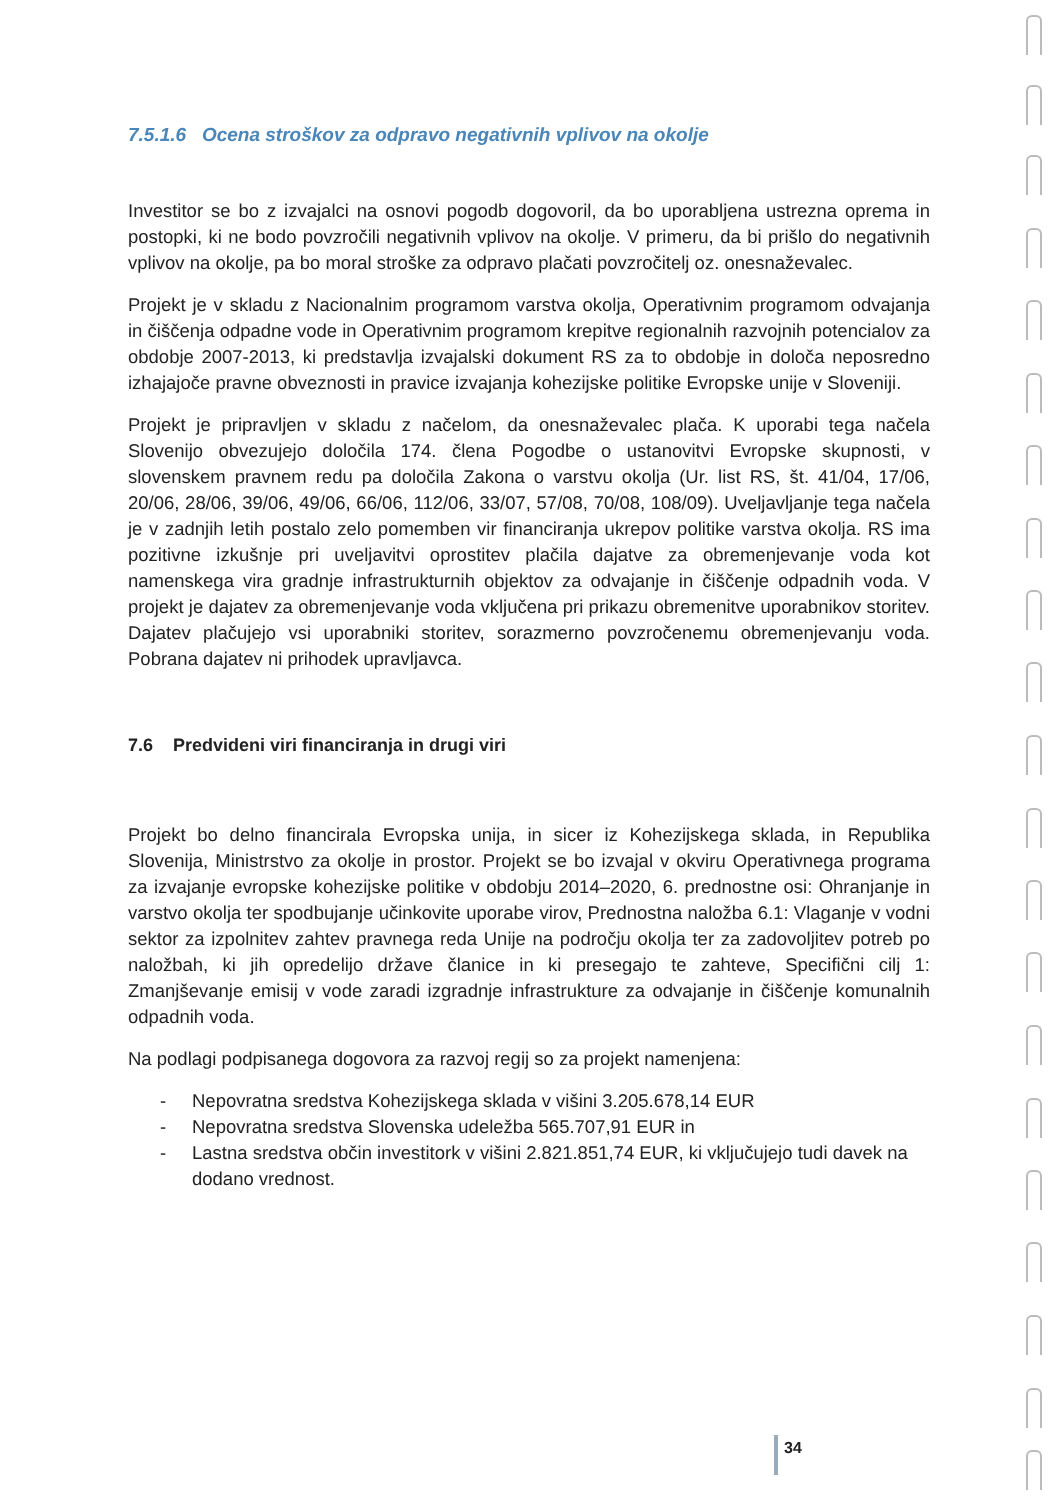7.5.1.6 Ocena stroškov za odpravo negativnih vplivov na okolje
Investitor se bo z izvajalci na osnovi pogodb dogovoril, da bo uporabljena ustrezna oprema in postopki, ki ne bodo povzročili negativnih vplivov na okolje. V primeru, da bi prišlo do negativnih vplivov na okolje, pa bo moral stroške za odpravo plačati povzročitelj oz. onesnaževalec.
Projekt je v skladu z Nacionalnim programom varstva okolja, Operativnim programom odvajanja in čiščenja odpadne vode in Operativnim programom krepitve regionalnih razvojnih potencialov za obdobje 2007-2013, ki predstavlja izvajalski dokument RS za to obdobje in določa neposredno izhajajoče pravne obveznosti in pravice izvajanja kohezijske politike Evropske unije v Sloveniji.
Projekt je pripravljen v skladu z načelom, da onesnaževalec plača. K uporabi tega načela Slovenijo obvezujejo določila 174. člena Pogodbe o ustanovitvi Evropske skupnosti, v slovenskem pravnem redu pa določila Zakona o varstvu okolja (Ur. list RS, št. 41/04, 17/06, 20/06, 28/06, 39/06, 49/06, 66/06, 112/06, 33/07, 57/08, 70/08, 108/09). Uveljavljanje tega načela je v zadnjih letih postalo zelo pomemben vir financiranja ukrepov politike varstva okolja. RS ima pozitivne izkušnje pri uveljavitvi oprostitev plačila dajatve za obremenjevanje voda kot namenskega vira gradnje infrastrukturnih objektov za odvajanje in čiščenje odpadnih voda. V projekt je dajatev za obremenjevanje voda vključena pri prikazu obremenitve uporabnikov storitev. Dajatev plačujejo vsi uporabniki storitev, sorazmerno povzročenemu obremenjevanju voda. Pobrana dajatev ni prihodek upravljavca.
7.6 Predvideni viri financiranja in drugi viri
Projekt bo delno financirala Evropska unija, in sicer iz Kohezijskega sklada, in Republika Slovenija, Ministrstvo za okolje in prostor. Projekt se bo izvajal v okviru Operativnega programa za izvajanje evropske kohezijske politike v obdobju 2014–2020, 6. prednostne osi: Ohranjanje in varstvo okolja ter spodbujanje učinkovite uporabe virov, Prednostna naložba 6.1: Vlaganje v vodni sektor za izpolnitev zahtev pravnega reda Unije na področju okolja ter za zadovoljitev potreb po naložbah, ki jih opredelijo države članice in ki presegajo te zahteve, Specifični cilj 1: Zmanjševanje emisij v vode zaradi izgradnje infrastrukture za odvajanje in čiščenje komunalnih odpadnih voda.
Na podlagi podpisanega dogovora za razvoj regij so za projekt namenjena:
- Nepovratna sredstva Kohezijskega sklada v višini 3.205.678,14 EUR
- Nepovratna sredstva Slovenska udeležba 565.707,91 EUR in
- Lastna sredstva občin investitork v višini 2.821.851,74 EUR, ki vključujejo tudi davek na dodano vrednost.
34